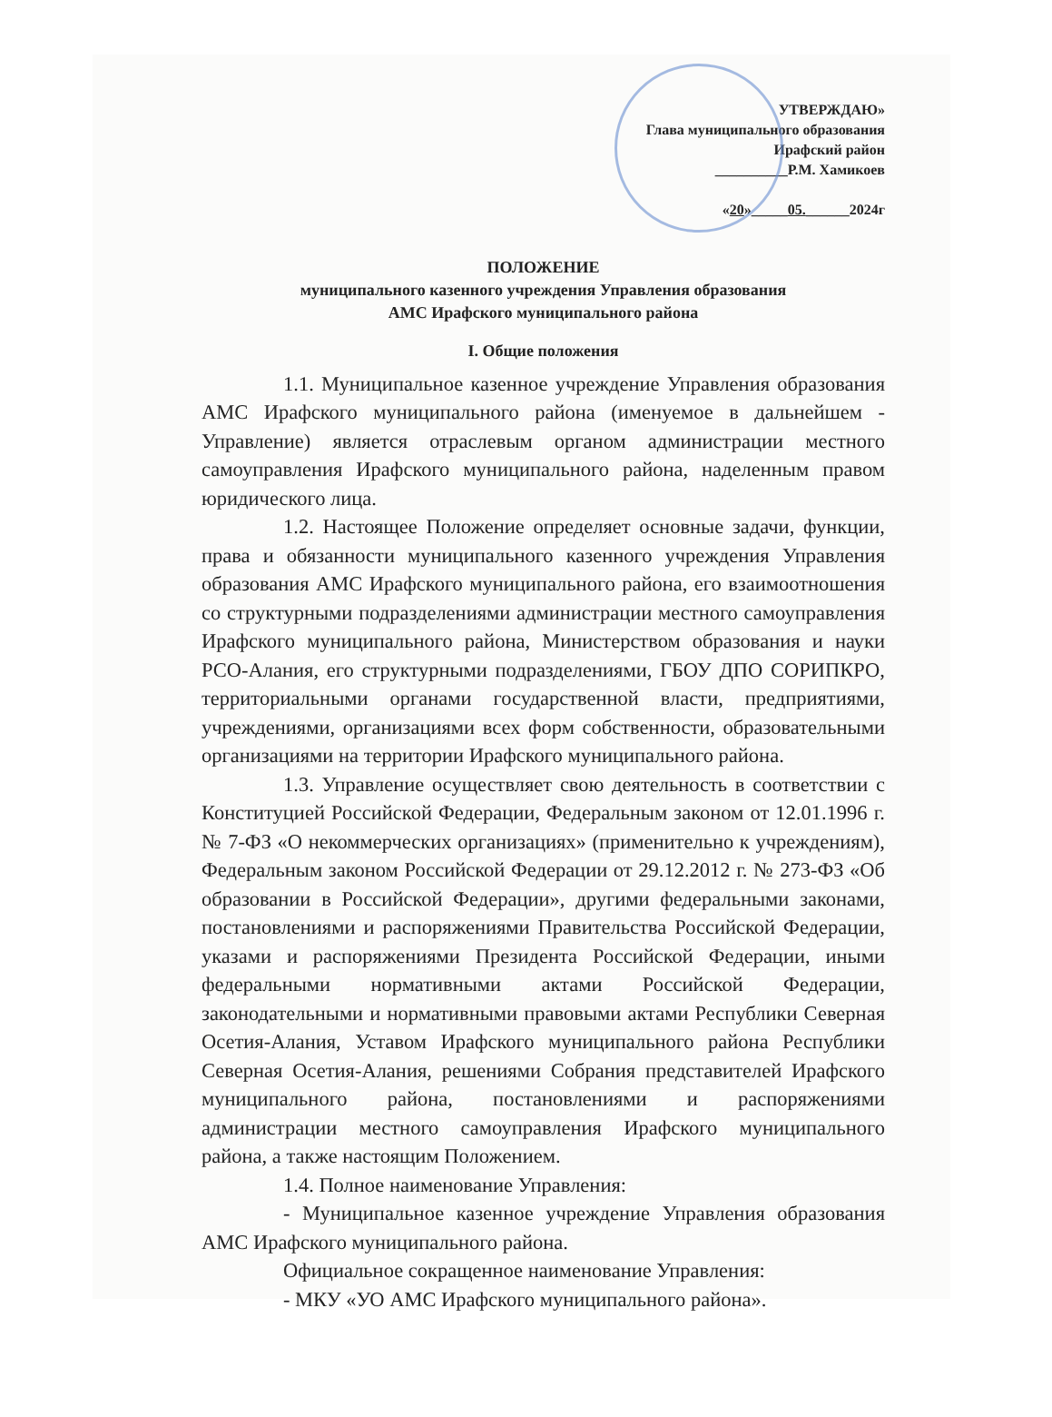УТВЕРЖДАЮ»
Глава муниципального образования
Ирафский район
__________Р.М. Хамикоев
«20»_____05.______2024г
ПОЛОЖЕНИЕ
муниципального казенного учреждения Управления образования
АМС Ирафского муниципального района
I. Общие положения
1.1. Муниципальное казенное учреждение Управления образования АМС Ирафского муниципального района (именуемое в дальнейшем - Управление) является отраслевым органом администрации местного самоуправления Ирафского муниципального района, наделенным правом юридического лица.
1.2. Настоящее Положение определяет основные задачи, функции, права и обязанности муниципального казенного учреждения Управления образования АМС Ирафского муниципального района, его взаимоотношения со структурными подразделениями администрации местного самоуправления Ирафского муниципального района, Министерством образования и науки РСО-Алания, его структурными подразделениями, ГБОУ ДПО СОРИПКРО, территориальными органами государственной власти, предприятиями, учреждениями, организациями всех форм собственности, образовательными организациями на территории Ирафского муниципального района.
1.3. Управление осуществляет свою деятельность в соответствии с Конституцией Российской Федерации, Федеральным законом от 12.01.1996 г. № 7-ФЗ «О некоммерческих организациях» (применительно к учреждениям), Федеральным законом Российской Федерации от 29.12.2012 г. № 273-ФЗ «Об образовании в Российской Федерации», другими федеральными законами, постановлениями и распоряжениями Правительства Российской Федерации, указами и распоряжениями Президента Российской Федерации, иными федеральными нормативными актами Российской Федерации, законодательными и нормативными правовыми актами Республики Северная Осетия-Алания, Уставом Ирафского муниципального района Республики Северная Осетия-Алания, решениями Собрания представителей Ирафского муниципального района, постановлениями и распоряжениями администрации местного самоуправления Ирафского муниципального района, а также настоящим Положением.
1.4. Полное наименование Управления:
- Муниципальное казенное учреждение Управления образования АМС Ирафского муниципального района.
Официальное сокращенное наименование Управления:
- МКУ «УО АМС Ирафского муниципального района».